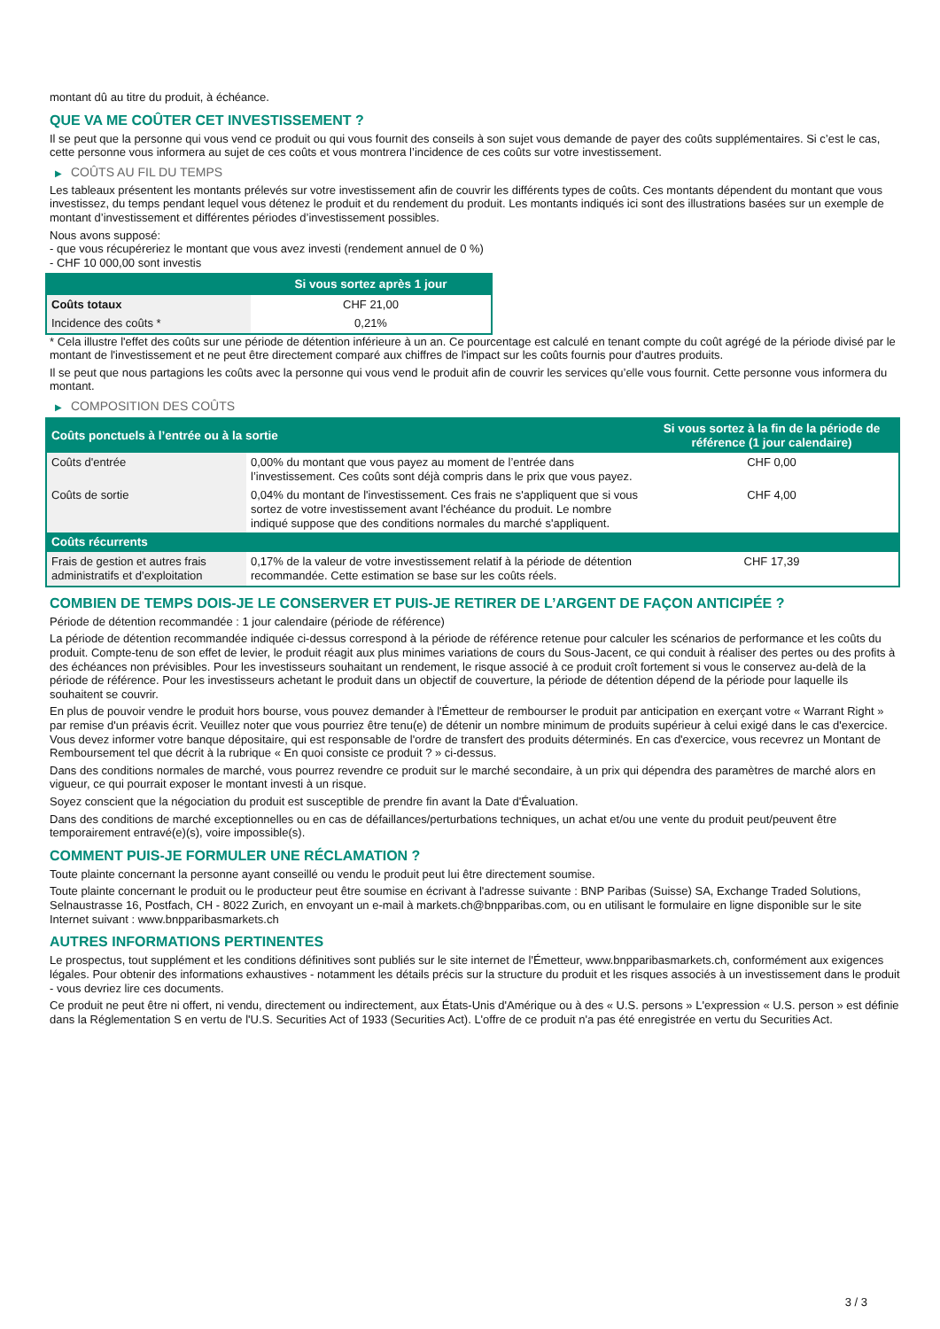montant dû au titre du produit, à échéance.
QUE VA ME COÛTER CET INVESTISSEMENT ?
Il se peut que la personne qui vous vend ce produit ou qui vous fournit des conseils à son sujet vous demande de payer des coûts supplémentaires. Si c’est le cas, cette personne vous informera au sujet de ces coûts et vous montrera l’incidence de ces coûts sur votre investissement.
▶ COÛTS AU FIL DU TEMPS
Les tableaux présentent les montants prélevés sur votre investissement afin de couvrir les différents types de coûts. Ces montants dépendent du montant que vous investissez, du temps pendant lequel vous détenez le produit et du rendement du produit. Les montants indiqués ici sont des illustrations basées sur un exemple de montant d’investissement et différentes périodes d’investissement possibles.
Nous avons supposé:
- que vous récupéreriez le montant que vous avez investi (rendement annuel de 0 %)
- CHF 10 000,00 sont investis
| | Si vous sortez après 1 jour |
| --- | --- |
| Coûts totaux | CHF 21,00 |
| Incidence des coûts * | 0,21% |
* Cela illustre l'effet des coûts sur une période de détention inférieure à un an. Ce pourcentage est calculé en tenant compte du coût agrégé de la période divisé par le montant de l'investissement et ne peut être directement comparé aux chiffres de l'impact sur les coûts fournis pour d'autres produits.
Il se peut que nous partagions les coûts avec la personne qui vous vend le produit afin de couvrir les services qu’elle vous fournit. Cette personne vous informera du montant.
▶ COMPOSITION DES COÛTS
| Coûts ponctuels à l’entrée ou à la sortie | | Si vous sortez à la fin de la période de référence (1 jour calendaire) |
| --- | --- | --- |
| Coûts d'entrée | 0,00% du montant que vous payez au moment de l’entrée dans l’investissement. Ces coûts sont déjà compris dans le prix que vous payez. | CHF 0,00 |
| Coûts de sortie | 0,04% du montant de l'investissement. Ces frais ne s'appliquent que si vous sortez de votre investissement avant l'échéance du produit. Le nombre indiqué suppose que des conditions normales du marché s'appliquent. | CHF 4,00 |
| Coûts récurrents | | |
| Frais de gestion et autres frais administratifs et d’exploitation | 0,17% de la valeur de votre investissement relatif à la période de détention recommandée. Cette estimation se base sur les coûts réels. | CHF 17,39 |
COMBIEN DE TEMPS DOIS-JE LE CONSERVER ET PUIS-JE RETIRER DE L’ARGENT DE FAÇON ANTICIPÉE ?
Période de détention recommandée : 1 jour calendaire (période de référence)
La période de détention recommandée indiquée ci-dessus correspond à la période de référence retenue pour calculer les scénarios de performance et les coûts du produit. Compte-tenu de son effet de levier, le produit réagit aux plus minimes variations de cours du Sous-Jacent, ce qui conduit à réaliser des pertes ou des profits à des échéances non prévisibles. Pour les investisseurs souhaitant un rendement, le risque associé à ce produit croît fortement si vous le conservez au-delà de la période de référence. Pour les investisseurs achetant le produit dans un objectif de couverture, la période de détention dépend de la période pour laquelle ils souhaitent se couvrir.
En plus de pouvoir vendre le produit hors bourse, vous pouvez demander à l'Émetteur de rembourser le produit par anticipation en exerçant votre « Warrant Right » par remise d'un préavis écrit. Veuillez noter que vous pourriez être tenu(e) de détenir un nombre minimum de produits supérieur à celui exigé dans le cas d'exercice. Vous devez informer votre banque dépositaire, qui est responsable de l'ordre de transfert des produits déterminés. En cas d'exercice, vous recevrez un Montant de Remboursement tel que décrit à la rubrique « En quoi consiste ce produit ? » ci-dessus.
Dans des conditions normales de marché, vous pourrez revendre ce produit sur le marché secondaire, à un prix qui dépendra des paramètres de marché alors en vigueur, ce qui pourrait exposer le montant investi à un risque.
Soyez conscient que la négociation du produit est susceptible de prendre fin avant la Date d'Évaluation.
Dans des conditions de marché exceptionnelles ou en cas de défaillances/perturbations techniques, un achat et/ou une vente du produit peut/peuvent être temporairement entravé(e)(s), voire impossible(s).
COMMENT PUIS-JE FORMULER UNE RÉCLAMATION ?
Toute plainte concernant la personne ayant conseillé ou vendu le produit peut lui être directement soumise.
Toute plainte concernant le produit ou le producteur peut être soumise en écrivant à l'adresse suivante : BNP Paribas (Suisse) SA, Exchange Traded Solutions, Selnaustrasse 16, Postfach, CH - 8022 Zurich, en envoyant un e-mail à markets.ch@bnpparibas.com, ou en utilisant le formulaire en ligne disponible sur le site Internet suivant : www.bnpparibasmarkets.ch
AUTRES INFORMATIONS PERTINENTES
Le prospectus, tout supplément et les conditions définitives sont publiés sur le site internet de l'Émetteur, www.bnpparibasmarkets.ch, conformément aux exigences légales. Pour obtenir des informations exhaustives - notamment les détails précis sur la structure du produit et les risques associés à un investissement dans le produit - vous devriez lire ces documents.
Ce produit ne peut être ni offert, ni vendu, directement ou indirectement, aux États-Unis d'Amérique ou à des « U.S. persons » L'expression « U.S. person » est définie dans la Réglementation S en vertu de l'U.S. Securities Act of 1933 (Securities Act). L'offre de ce produit n'a pas été enregistrée en vertu du Securities Act.
3 / 3